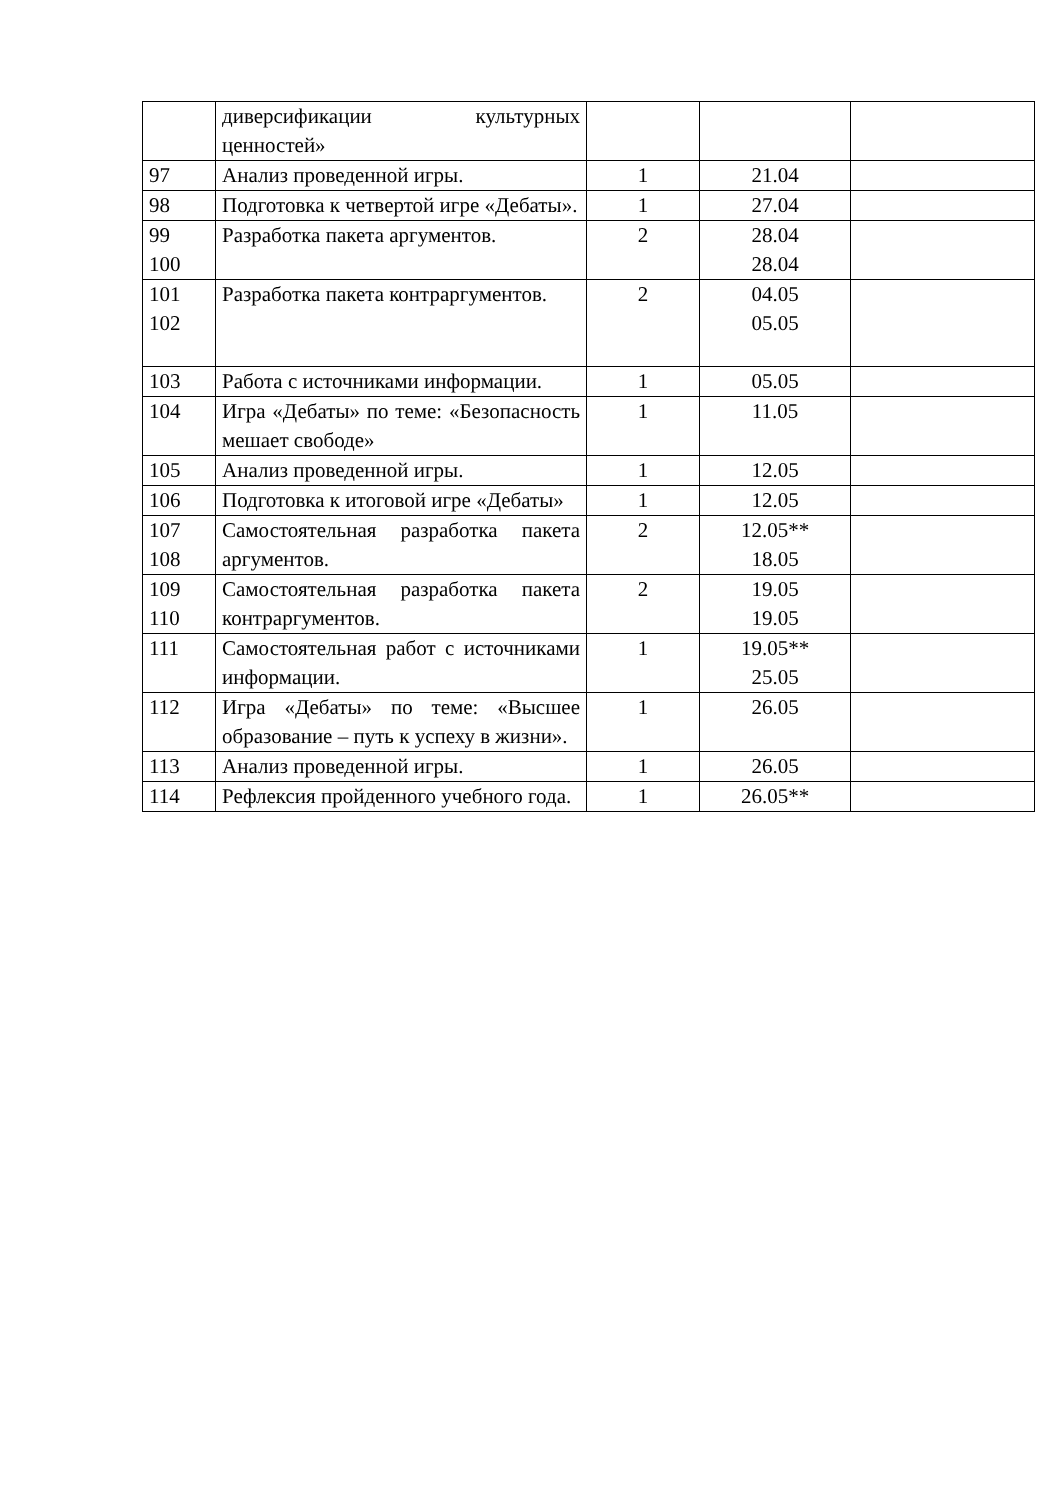| | диверсификации культурных ценностей» | | | |
| 97 | Анализ проведенной игры. | 1 | 21.04 | |
| 98 | Подготовка к четвертой игре «Дебаты». | 1 | 27.04 | |
| 99 100 | Разработка пакета аргументов. | 2 | 28.04 28.04 | |
| 101 102 | Разработка пакета контраргументов. | 2 | 04.05 05.05 | |
| 103 | Работа с источниками информации. | 1 | 05.05 | |
| 104 | Игра «Дебаты» по теме: «Безопасность мешает свободе» | 1 | 11.05 | |
| 105 | Анализ проведенной игры. | 1 | 12.05 | |
| 106 | Подготовка к итоговой игре «Дебаты» | 1 | 12.05 | |
| 107 108 | Самостоятельная разработка пакета аргументов. | 2 | 12.05** 18.05 | |
| 109 110 | Самостоятельная разработка пакета контраргументов. | 2 | 19.05 19.05 | |
| 111 | Самостоятельная работ с источниками информации. | 1 | 19.05** 25.05 | |
| 112 | Игра «Дебаты» по теме: «Высшее образование – путь к успеху в жизни». | 1 | 26.05 | |
| 113 | Анализ проведенной игры. | 1 | 26.05 | |
| 114 | Рефлексия пройденного учебного года. | 1 | 26.05** | |